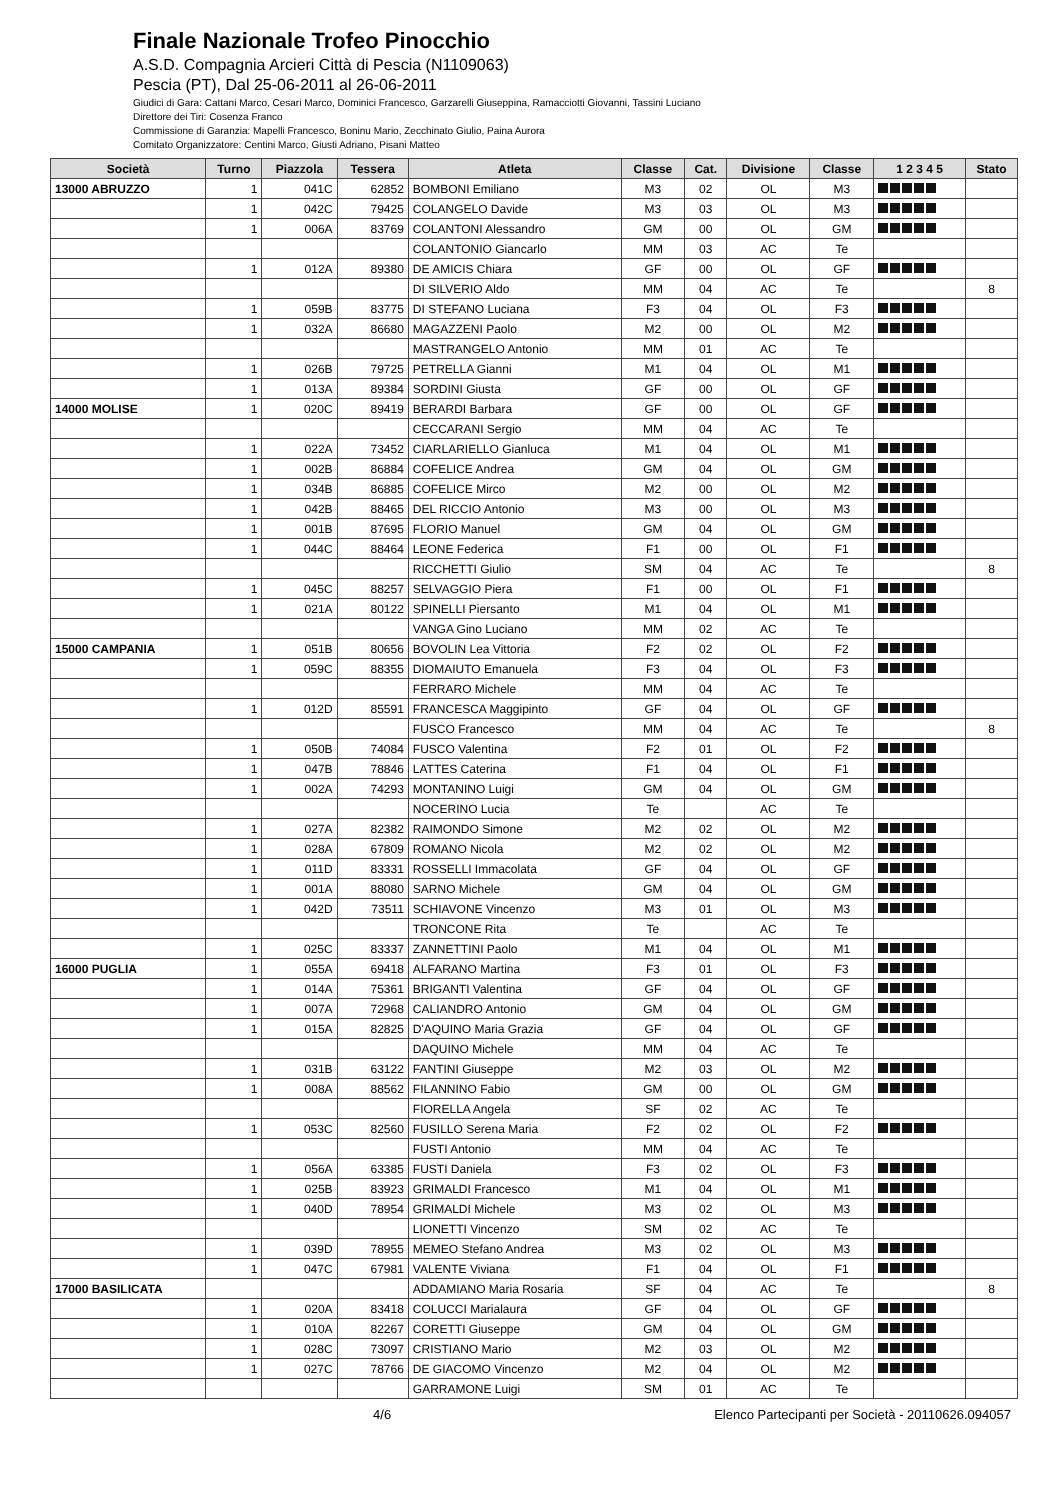Finale Nazionale Trofeo Pinocchio
A.S.D. Compagnia Arcieri Città di Pescia (N1109063)
Pescia (PT), Dal 25-06-2011 al 26-06-2011
Giudici di Gara: Cattani Marco, Cesari Marco, Dominici Francesco, Garzarelli Giuseppina, Ramacciotti Giovanni, Tassini Luciano
Direttore dei Tiri: Cosenza Franco
Commissione di Garanzia: Mapelli Francesco, Boninu Mario, Zecchinato Giulio, Paina Aurora
Comitato Organizzatore: Centini Marco, Giusti Adriano, Pisani Matteo
| Società | Turno | Piazzola | Tessera | Atleta | Classe | Cat. | Divisione | Classe | 1 2 3 4 5 | Stato |
| --- | --- | --- | --- | --- | --- | --- | --- | --- | --- | --- |
| 13000 ABRUZZO | 1 | 041C | 62852 | BOMBONI Emiliano | M3 | 02 | OL | M3 | | |
| | 1 | 042C | 79425 | COLANGELO Davide | M3 | 03 | OL | M3 | | |
| | 1 | 006A | 83769 | COLANTONI Alessandro | GM | 00 | OL | GM | | |
| | | | | COLANTONIO Giancarlo | MM | 03 | AC | Te | | |
| | 1 | 012A | 89380 | DE AMICIS Chiara | GF | 00 | OL | GF | | |
| | | | | DI SILVERIO Aldo | MM | 04 | AC | Te | | 8 |
| | 1 | 059B | 83775 | DI STEFANO Luciana | F3 | 04 | OL | F3 | | |
| | 1 | 032A | 86680 | MAGAZZENI Paolo | M2 | 00 | OL | M2 | | |
| | | | | MASTRANGELO Antonio | MM | 01 | AC | Te | | |
| | 1 | 026B | 79725 | PETRELLA Gianni | M1 | 04 | OL | M1 | | |
| | 1 | 013A | 89384 | SORDINI Giusta | GF | 00 | OL | GF | | |
| 14000 MOLISE | 1 | 020C | 89419 | BERARDI Barbara | GF | 00 | OL | GF | | |
| | | | | CECCARANI Sergio | MM | 04 | AC | Te | | |
| | 1 | 022A | 73452 | CIARLARIELLO Gianluca | M1 | 04 | OL | M1 | | |
| | 1 | 002B | 86884 | COFELICE Andrea | GM | 04 | OL | GM | | |
| | 1 | 034B | 86885 | COFELICE Mirco | M2 | 00 | OL | M2 | | |
| | 1 | 042B | 88465 | DEL RICCIO Antonio | M3 | 00 | OL | M3 | | |
| | 1 | 001B | 87695 | FLORIO Manuel | GM | 04 | OL | GM | | |
| | 1 | 044C | 88464 | LEONE Federica | F1 | 00 | OL | F1 | | |
| | | | | RICCHETTI Giulio | SM | 04 | AC | Te | | 8 |
| | 1 | 045C | 88257 | SELVAGGIO Piera | F1 | 00 | OL | F1 | | |
| | 1 | 021A | 80122 | SPINELLI Piersanto | M1 | 04 | OL | M1 | | |
| | | | | VANGA Gino Luciano | MM | 02 | AC | Te | | |
| 15000 CAMPANIA | 1 | 051B | 80656 | BOVOLIN Lea Vittoria | F2 | 02 | OL | F2 | | |
| | 1 | 059C | 88355 | DIOMAIUTO Emanuela | F3 | 04 | OL | F3 | | |
| | | | | FERRARO Michele | MM | 04 | AC | Te | | |
| | 1 | 012D | 85591 | FRANCESCA Maggipinto | GF | 04 | OL | GF | | |
| | | | | FUSCO Francesco | MM | 04 | AC | Te | | 8 |
| | 1 | 050B | 74084 | FUSCO Valentina | F2 | 01 | OL | F2 | | |
| | 1 | 047B | 78846 | LATTES Caterina | F1 | 04 | OL | F1 | | |
| | 1 | 002A | 74293 | MONTANINO Luigi | GM | 04 | OL | GM | | |
| | | | | NOCERINO Lucia | Te | | AC | Te | | |
| | 1 | 027A | 82382 | RAIMONDO Simone | M2 | 02 | OL | M2 | | |
| | 1 | 028A | 67809 | ROMANO Nicola | M2 | 02 | OL | M2 | | |
| | 1 | 011D | 83331 | ROSSELLI Immacolata | GF | 04 | OL | GF | | |
| | 1 | 001A | 88080 | SARNO Michele | GM | 04 | OL | GM | | |
| | 1 | 042D | 73511 | SCHIAVONE Vincenzo | M3 | 01 | OL | M3 | | |
| | | | | TRONCONE Rita | Te | | AC | Te | | |
| | 1 | 025C | 83337 | ZANNETTINI Paolo | M1 | 04 | OL | M1 | | |
| 16000 PUGLIA | 1 | 055A | 69418 | ALFARANO Martina | F3 | 01 | OL | F3 | | |
| | 1 | 014A | 75361 | BRIGANTI Valentina | GF | 04 | OL | GF | | |
| | 1 | 007A | 72968 | CALIANDRO Antonio | GM | 04 | OL | GM | | |
| | 1 | 015A | 82825 | D'AQUINO Maria Grazia | GF | 04 | OL | GF | | |
| | | | | DAQUINO Michele | MM | 04 | AC | Te | | |
| | 1 | 031B | 63122 | FANTINI Giuseppe | M2 | 03 | OL | M2 | | |
| | 1 | 008A | 88562 | FILANNINO Fabio | GM | 00 | OL | GM | | |
| | | | | FIORELLA Angela | SF | 02 | AC | Te | | |
| | 1 | 053C | 82560 | FUSILLO Serena Maria | F2 | 02 | OL | F2 | | |
| | | | | FUSTI Antonio | MM | 04 | AC | Te | | |
| | 1 | 056A | 63385 | FUSTI Daniela | F3 | 02 | OL | F3 | | |
| | 1 | 025B | 83923 | GRIMALDI Francesco | M1 | 04 | OL | M1 | | |
| | 1 | 040D | 78954 | GRIMALDI Michele | M3 | 02 | OL | M3 | | |
| | | | | LIONETTI Vincenzo | SM | 02 | AC | Te | | |
| | 1 | 039D | 78955 | MEMEO Stefano Andrea | M3 | 02 | OL | M3 | | |
| | 1 | 047C | 67981 | VALENTE Viviana | F1 | 04 | OL | F1 | | |
| 17000 BASILICATA | | | | ADDAMIANO Maria Rosaria | SF | 04 | AC | Te | | 8 |
| | 1 | 020A | 83418 | COLUCCI Marialaura | GF | 04 | OL | GF | | |
| | 1 | 010A | 82267 | CORETTI Giuseppe | GM | 04 | OL | GM | | |
| | 1 | 028C | 73097 | CRISTIANO Mario | M2 | 03 | OL | M2 | | |
| | 1 | 027C | 78766 | DE GIACOMO Vincenzo | M2 | 04 | OL | M2 | | |
| | | | | GARRAMONE Luigi | SM | 01 | AC | Te | | |
4/6 Elenco Partecipanti per Società - 20110626.094057